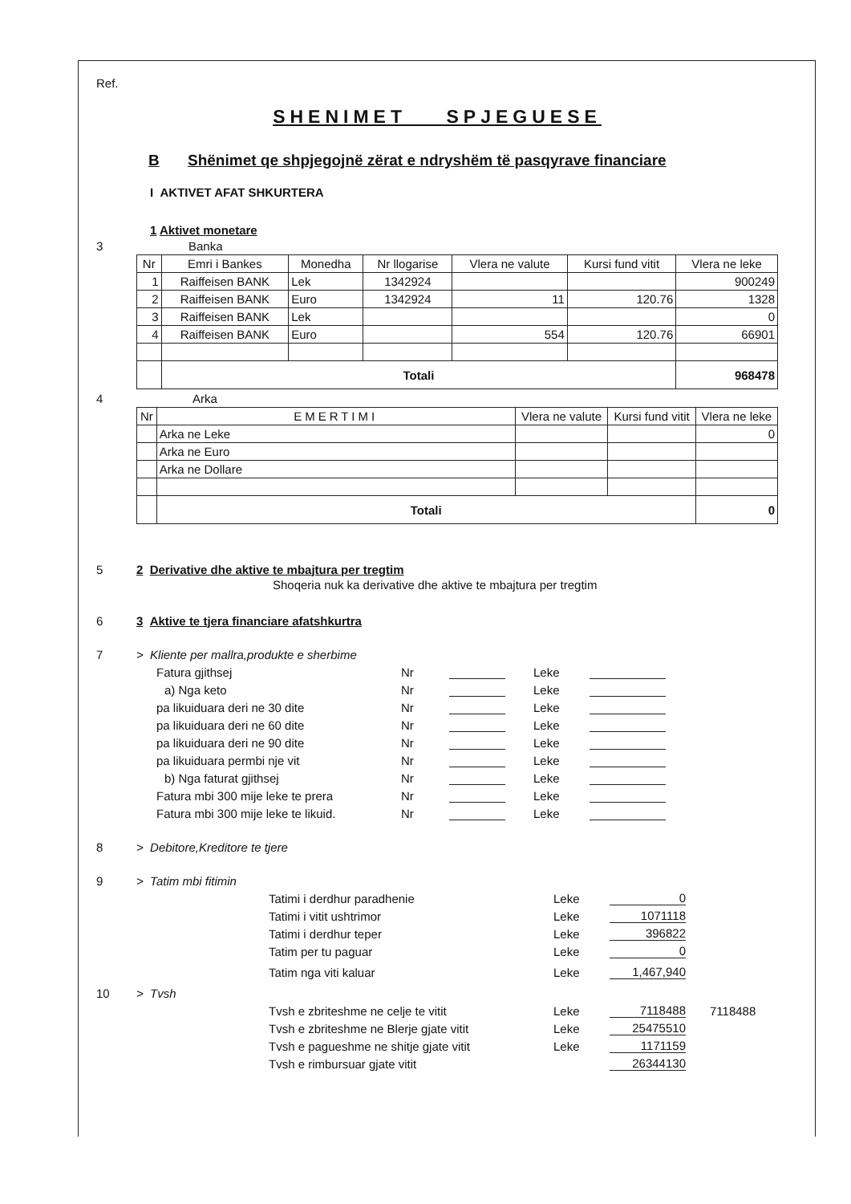Ref.
SHENIMET SPJEGUESE
B Shënimet qe shpjegojnë zërat e ndryshëm të pasqyrave financiare
I AKTIVET AFAT SHKURTERA
1 Aktivet monetare
3 Banka
| Nr | Emri i Bankes | Monedha | Nr llogarise | Vlera ne valute | Kursi fund vitit | Vlera ne leke |
| --- | --- | --- | --- | --- | --- | --- |
| 1 | Raiffeisen BANK | Lek | 1342924 | | | 900249 |
| 2 | Raiffeisen BANK | Euro | 1342924 | 11 | 120.76 | 1328 |
| 3 | Raiffeisen BANK | Lek | | | | 0 |
| 4 | Raiffeisen BANK | Euro | | 554 | 120.76 | 66901 |
| | Totali | | | | | 968478 |
4 Arka
| Nr | EMERTIMI | Vlera ne valute | Kursi fund vitit | Vlera ne leke |
| --- | --- | --- | --- | --- |
| | Arka ne Leke | | | 0 |
| | Arka ne Euro | | | |
| | Arka ne Dollare | | | |
| | Totali | | | 0 |
5 2 Derivative dhe aktive te mbajtura per tregtim
Shoqeria nuk ka derivative dhe aktive te mbajtura per tregtim
6 3 Aktive te tjera financiare afatshkurtra
7 > Kliente per mallra,produkte e sherbime
Fatura gjithsej Nr Leke
a) Nga keto Nr Leke
pa likuiduara deri ne 30 dite Nr Leke
pa likuiduara deri ne 60 dite Nr Leke
pa likuiduara deri ne 90 dite Nr Leke
pa likuiduara permbi nje vit Nr Leke
b) Nga faturat gjithsej Nr Leke
Fatura mbi 300 mije leke te prera Nr Leke
Fatura mbi 300 mije leke te likuid. Nr Leke
8 > Debitore,Kreditore te tjere
9 > Tatim mbi fitimin
Tatimi i derdhur paradhenie Leke 0
Tatimi i vitit ushtrimor Leke 1071118
Tatimi i derdhur teper Leke 396822
Tatim per tu paguar Leke 0
Tatim nga viti kaluar Leke 1,467,940
10 > Tvsh
Tvsh e zbriteshme ne celje te vitit Leke 7118488 7118488
Tvsh e zbriteshme ne Blerje gjate vitit Leke 25475510
Tvsh e pagueshme ne shitje gjate vitit Leke 1171159
Tvsh e rimbursuar gjate vitit 26344130